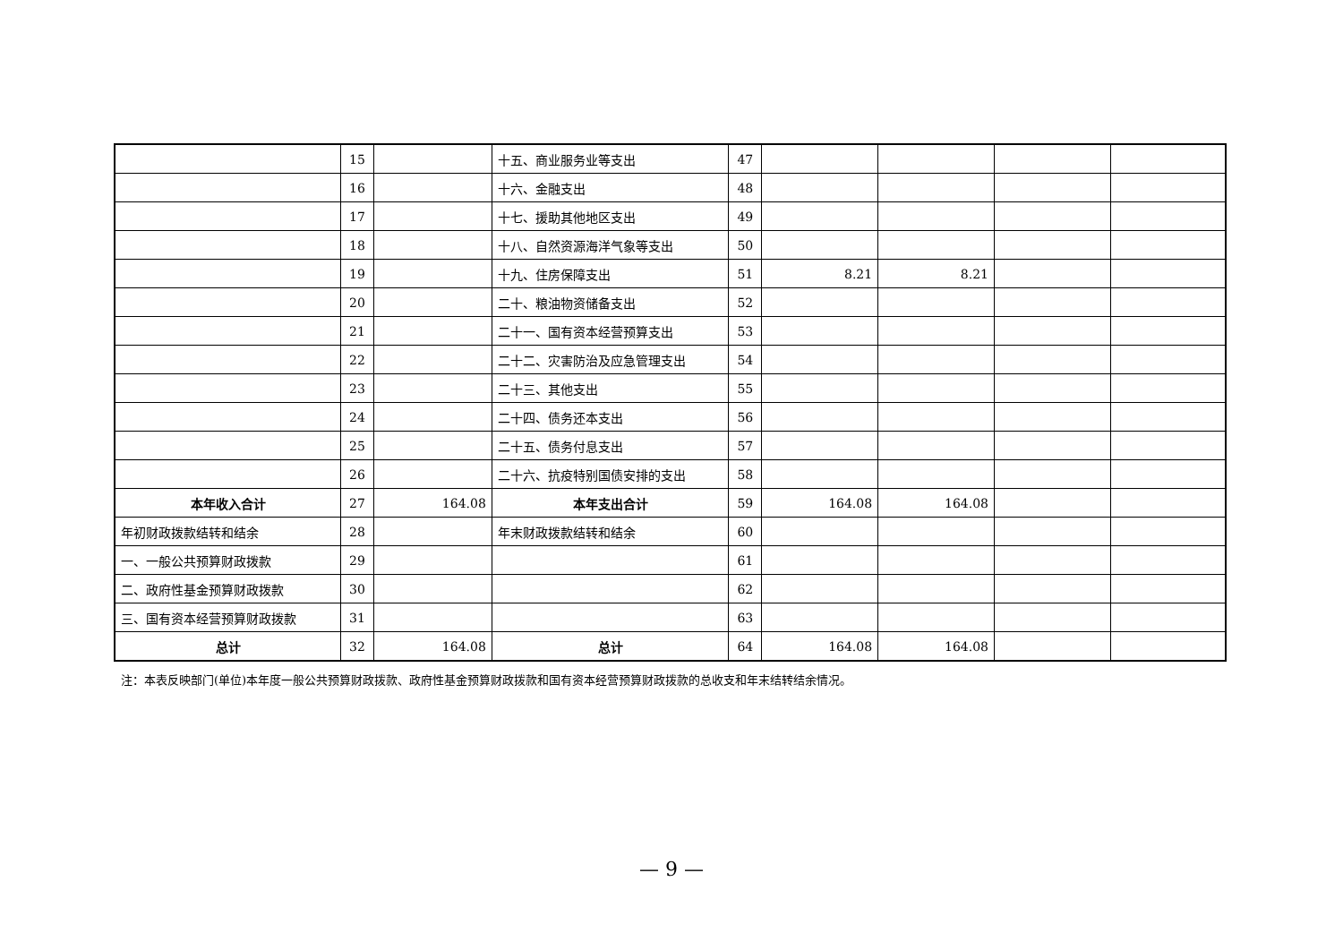| | 15 | | 十五、商业服务业等支出 | 47 | | | | |
| | 16 | | 十六、金融支出 | 48 | | | | |
| | 17 | | 十七、援助其他地区支出 | 49 | | | | |
| | 18 | | 十八、自然资源海洋气象等支出 | 50 | | | | |
| | 19 | | 十九、住房保障支出 | 51 | 8.21 | 8.21 | | |
| | 20 | | 二十、粮油物资储备支出 | 52 | | | | |
| | 21 | | 二十一、国有资本经营预算支出 | 53 | | | | |
| | 22 | | 二十二、灾害防治及应急管理支出 | 54 | | | | |
| | 23 | | 二十三、其他支出 | 55 | | | | |
| | 24 | | 二十四、债务还本支出 | 56 | | | | |
| | 25 | | 二十五、债务付息支出 | 57 | | | | |
| | 26 | | 二十六、抗疫特别国债安排的支出 | 58 | | | | |
| 本年收入合计 | 27 | 164.08 | 本年支出合计 | 59 | 164.08 | 164.08 | | |
| 年初财政拨款结转和结余 | 28 | | 年末财政拨款结转和结余 | 60 | | | | |
| 一、一般公共预算财政拨款 | 29 | | | 61 | | | | |
| 二、政府性基金预算财政拨款 | 30 | | | 62 | | | | |
| 三、国有资本经营预算财政拨款 | 31 | | | 63 | | | | |
| 总计 | 32 | 164.08 | 总计 | 64 | 164.08 | 164.08 | | |
注：本表反映部门(单位)本年度一般公共预算财政拨款、政府性基金预算财政拨款和国有资本经营预算财政拨款的总收支和年末结转结余情况。
— 9 —